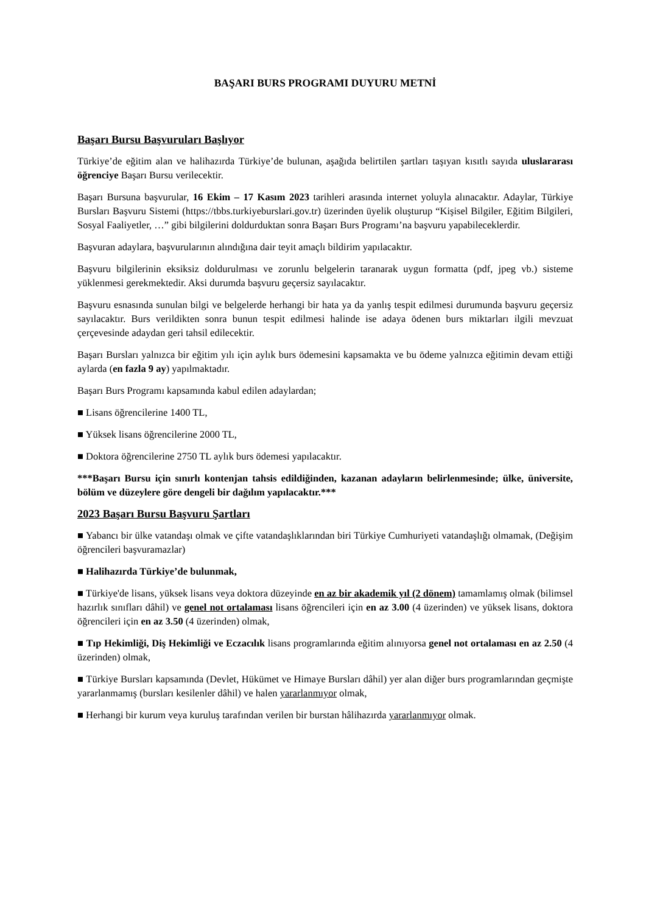BAŞARI BURS PROGRAMI DUYURU METNİ
Başarı Bursu Başvuruları Başlıyor
Türkiye’de eğitim alan ve halihazırda Türkiye’de bulunan, aşağıda belirtilen şartları taşıyan kısıtlı sayıda uluslararası öğrenciye Başarı Bursu verilecektir.
Başarı Bursuna başvurular, 16 Ekim – 17 Kasım 2023 tarihleri arasında internet yoluyla alınacaktır. Adaylar, Türkiye Bursları Başvuru Sistemi (https://tbbs.turkiyeburslari.gov.tr) üzerinden üyelik oluşturup “Kişisel Bilgiler, Eğitim Bilgileri, Sosyal Faaliyetler, …” gibi bilgilerini doldurduktan sonra Başarı Burs Programı’na başvuru yapabileceklerdir.
Başvuran adaylara, başvurularının alındığına dair teyit amaçlı bildirim yapılacaktır.
Başvuru bilgilerinin eksiksiz doldurulması ve zorunlu belgelerin taranarak uygun formatta (pdf, jpeg vb.) sisteme yüklenmesi gerekmektedir. Aksi durumda başvuru geçersiz sayılacaktır.
Başvuru esnasında sunulan bilgi ve belgelerde herhangi bir hata ya da yanlış tespit edilmesi durumunda başvuru geçersiz sayılacaktır. Burs verildikten sonra bunun tespit edilmesi halinde ise adaya ödenen burs miktarları ilgili mevzuat çerçevesinde adaydan geri tahsil edilecektir.
Başarı Bursları yalnızca bir eğitim yılı için aylık burs ödemesini kapsamakta ve bu ödeme yalnızca eğitimin devam ettiği aylarda (en fazla 9 ay) yapılmaktadır.
Başarı Burs Programı kapsamında kabul edilen adaylardan;
■ Lisans öğrencilerine 1400 TL,
■ Yüksek lisans öğrencilerine 2000 TL,
■ Doktora öğrencilerine 2750 TL aylık burs ödemesi yapılacaktır.
***Başarı Bursu için sınırlı kontenjan tahsis edildiğinden, kazanan adayların belirlenmesinde; ülke, üniversite, bölüm ve düzeylere göre dengeli bir dağılım yapılacaktır.***
2023 Başarı Bursu Başvuru Şartları
■ Yabancı bir ülke vatandaşı olmak ve çifte vatandaşlıklarından biri Türkiye Cumhuriyeti vatandaşlığı olmamak, (Değişim öğrencileri başvuramazlar)
■ Halihazırda Türkiye’de bulunmak,
■ Türkiye'de lisans, yüksek lisans veya doktora düzeyinde en az bir akademik yıl (2 dönem) tamamlamış olmak (bilimsel hazırlık sınıfları dâhil) ve genel not ortalaması lisans öğrencileri için en az 3.00 (4 üzerinden) ve yüksek lisans, doktora öğrencileri için en az 3.50 (4 üzerinden) olmak,
■ Tıp Hekimliği, Diş Hekimliği ve Eczacılık lisans programlarında eğitim alınıyorsa genel not ortalaması en az 2.50 (4 üzerinden) olmak,
■ Türkiye Bursları kapsamında (Devlet, Hükümet ve Himaye Bursları dâhil) yer alan diğer burs programlarından geçmişte yararlanmamış (bursları kesilenler dâhil) ve halen yararlanmıyor olmak,
■ Herhangi bir kurum veya kuruluş tarafından verilen bir burstan hâlihazırda yararlanmıyor olmak.